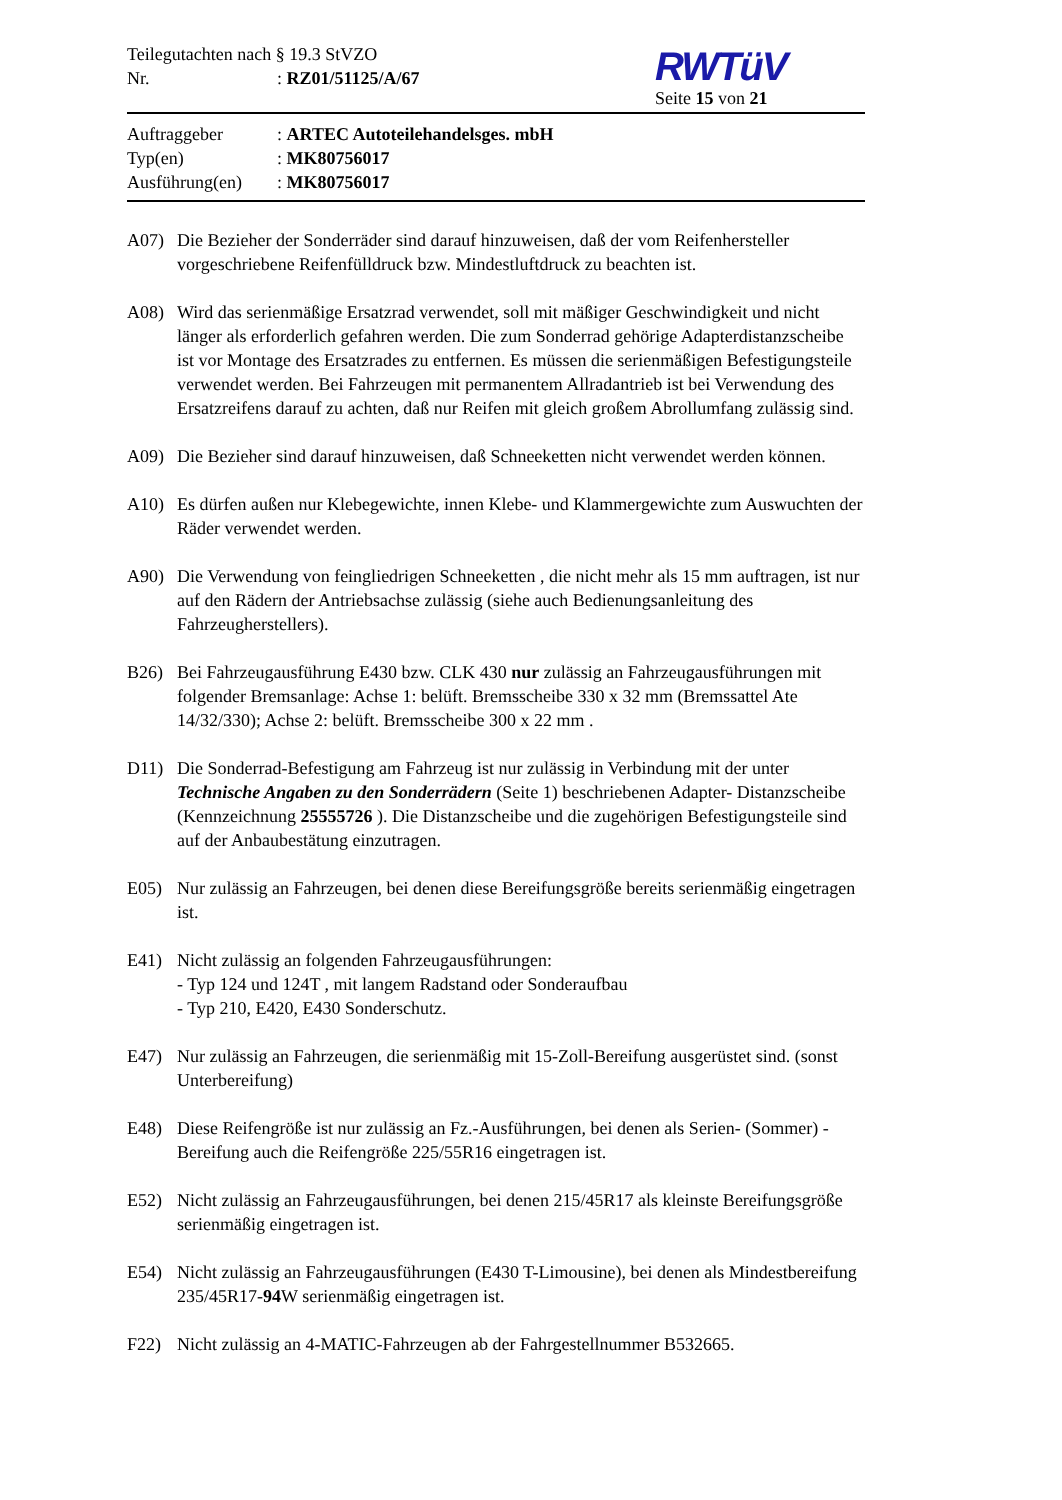Teilegutachten nach § 19.3 StVZO
Nr.: RZ01/51125/A/67
RWTüV
Seite 15 von 21
Auftraggeber: ARTEC Autoteilehandelsges. mbH
Typ(en): MK80756017
Ausführung(en): MK80756017
A07) Die Bezieher der Sonderräder sind darauf hinzuweisen, daß der vom Reifenhersteller vorgeschriebene Reifenfülldruck bzw. Mindestluftdruck zu beachten ist.
A08) Wird das serienmäßige Ersatzrad verwendet, soll mit mäßiger Geschwindigkeit und nicht länger als erforderlich gefahren werden. Die zum Sonderrad gehörige Adapterdistanzscheibe ist vor Montage des Ersatzrades zu entfernen. Es müssen die serienmäßigen Befestigungsteile verwendet werden. Bei Fahrzeugen mit permanentem Allradantrieb ist bei Verwendung des Ersatzreifens darauf zu achten, daß nur Reifen mit gleich großem Abrollumfang zulässig sind.
A09) Die Bezieher sind darauf hinzuweisen, daß Schneeketten nicht verwendet werden können.
A10) Es dürfen außen nur Klebegewichte, innen Klebe- und Klammergewichte zum Auswuchten der Räder verwendet werden.
A90) Die Verwendung von feingliedrigen Schneeketten , die nicht mehr als 15 mm auftragen, ist nur auf den Rädern der Antriebsachse zulässig (siehe auch Bedienungsanleitung des Fahrzeugherstellers).
B26) Bei Fahrzeugausführung E430 bzw. CLK 430 nur zulässig an Fahrzeugausführungen mit folgender Bremsanlage: Achse 1: belüft. Bremsscheibe 330 x 32 mm (Bremssattel Ate 14/32/330); Achse 2: belüft. Bremsscheibe 300 x 22 mm .
D11) Die Sonderrad-Befestigung am Fahrzeug ist nur zulässig in Verbindung mit der unter Technische Angaben zu den Sonderrädern (Seite 1) beschriebenen Adapter- Distanzscheibe (Kennzeichnung 25555726 ). Die Distanzscheibe und die zugehörigen Befestigungsteile sind auf der Anbaubestätung einzutragen.
E05) Nur zulässig an Fahrzeugen, bei denen diese Bereifungsgröße bereits serienmäßig eingetragen ist.
E41) Nicht zulässig an folgenden Fahrzeugausführungen:
- Typ 124 und 124T , mit langem Radstand oder Sonderaufbau
- Typ 210, E420, E430 Sonderschutz.
E47) Nur zulässig an Fahrzeugen, die serienmäßig mit 15-Zoll-Bereifung ausgerüstet sind. (sonst Unterbereifung)
E48) Diese Reifengröße ist nur zulässig an Fz.-Ausführungen, bei denen als Serien- (Sommer) -Bereifung auch die Reifengröße 225/55R16 eingetragen ist.
E52) Nicht zulässig an Fahrzeugausführungen, bei denen 215/45R17 als kleinste Bereifungsgröße serienmäßig eingetragen ist.
E54) Nicht zulässig an Fahrzeugausführungen (E430 T-Limousine), bei denen als Mindestbereifung 235/45R17-94 W serienmäßig eingetragen ist.
F22) Nicht zulässig an 4-MATIC-Fahrzeugen ab der Fahrgestellnummer B532665.